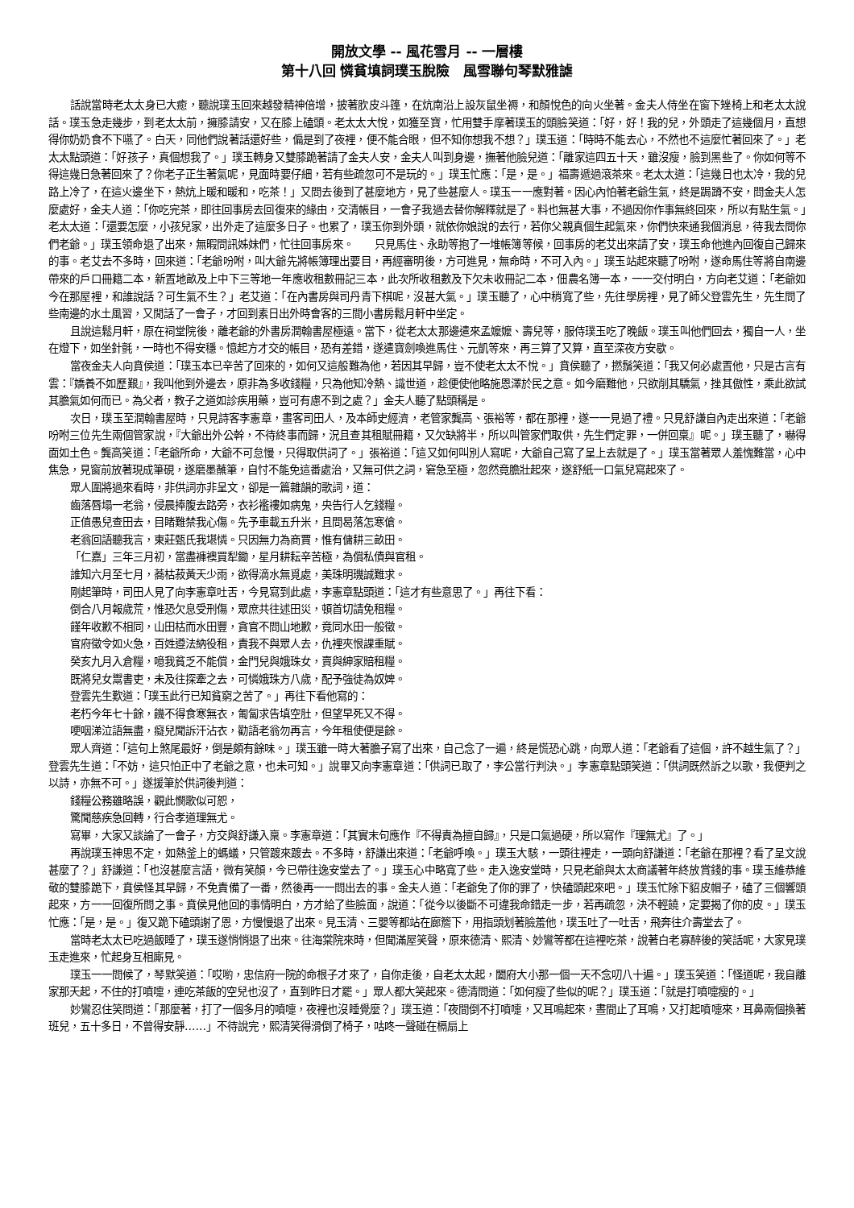開放文學 -- 風花雪月 -- 一層樓
第十八回 憐貧填詞璞玉脫險　風雪聯句琴默雅謔
話說當時老太太身已大癒，聽說璞玉回來越發精神倍增，披著肷皮斗篷，在炕南沿上設灰鼠坐褥，和顏悅色的向火坐著。金夫人侍坐在窗下矬椅上和老太太說話。璞玉急走幾步，到老太太前，擁膝請安，又在膝上磕頭。老太太大悅，如獲至寶，忙用雙手摩著璞玉的頭臉笑道：「好，好！我的兒，外頭走了這幾個月，直想得你奶奶食不下嚥了。白天，同他們說著話還好些，偏是到了夜裡，便不能合眼，但不知你想我不想？」璞玉道：「時時不能去心，不然也不這麼忙著回來了。」老太太點頭道：「好孩子，真個想我了。」璞玉轉身又雙膝跪著請了金夫人安，金夫人叫到身邊，撫著他臉兒道：「離家這四五十天，雖沒瘦，臉到黑些了。你如何等不得這幾日急著回來了？你老子正生著氣呢，見面時要仔細，若有些疏忽可不是玩的。」璞玉忙應：「是，是。」福壽遞過滾茶來。老太太道：「這幾日也太冷，我的兒路上冷了，在這火邊坐下，熱炕上暖和暖和，吃茶！」又問去後到了甚麼地方，見了些甚麼人。璞玉一一應對著。因心內怕著老爺生氣，終是跼蹐不安，問金夫人怎麼處好，金夫人道：「你吃完茶，即往回事房去回復來的緣由，交清帳目，一會子我過去替你解釋就是了。料也無甚大事，不過因你作事無終回來，所以有點生氣。」老太太道：「還要怎麼，小孩兒家，出外走了這麼多日子。也累了，璞玉你到外頭，就依你娘說的去行，若你父親真個生起氣來，你們快來通我個消息，待我去問你們老爺。」璞玉領命退了出來，無暇問訊姊妹們，忙往回事房來。　　只見馬住、永助等抱了一堆帳簿等候，回事房的老艾出來請了安，璞玉命他進內回復自己歸來的事。老艾去不多時，回來道：「老爺吩咐，叫大爺先將帳簿理出要目，再經審明後，方可進見，無命時，不可入內。」璞玉站起來聽了吩咐，遂命馬住等將自南邊帶來的戶口冊籍二本，新置地畝及上中下三等地一年應收租數冊記三本，此次所收租數及下欠未收冊記二本，佃農名簿一本，一一交付明白，方向老艾道：「老爺如今在那屋裡，和誰說話？可生氣不生？」老艾道：「在內書房與司丹青下棋呢，沒甚大氣。」璞玉聽了，心中稍寬了些，先往學房裡，見了師父登雲先生，先生問了些南邊的水土風習，又閒話了一會子，才回到素日出外時會客的三間小書房鬆月軒中坐定。
且說這鬆月軒，原在祠堂院後，離老爺的外書房潤翰書屋極遠。當下，從老太太那邊遣來孟嬤嬤、壽兒等，服侍璞玉吃了晚飯。璞玉叫他們回去，獨自一人，坐在燈下，如坐針氈，一時也不得安穩。憶起方才交的帳目，恐有差錯，遂遣寶劍喚進馬住、元凱等來，再三算了又算，直至深夜方安歇。
當夜金夫人向賁侯道：「璞玉本已辛苦了回來的，如何又這般難為他，若因其早歸，豈不使老太太不悅。」賁侯聽了，撚鬚笑道：「我又何必處置他，只是古言有雲：『嬌養不如歷艱』，我叫他到外邊去，原非為多收錢糧，只為他知冷熱、識世道，趁便使他略施恩澤於民之意。如今磨難他，只欲削其驕氣，挫其傲性，乘此欲試其膽氣如何而已。為父者，教子之道如診疾用藥，豈可有慮不到之處？」金夫人聽了點頭稱是。
次日，璞玉至潤翰書屋時，只見詩客李憲章，畫客司田人，及本師史經濟，老管家龔高、張裕等，都在那裡，遂一一見過了禮。只見舒謙自內走出來道：「老爺吩咐三位先生兩個管家說，『大爺出外公幹，不待終事而歸，況且查其租賦冊籍，又欠缺將半，所以叫管家們取供，先生們定罪，一併回稟』呢。」璞玉聽了，嚇得面如土色。龔高笑道：「老爺所命，大爺不可怠慢，只得取供詞了。」張裕道：「這又如何叫別人寫呢，大爺自己寫了呈上去就是了。」璞玉當著眾人羞愧難當，心中焦急，見窗前放著現成筆硯，遂磨墨蘸筆，自忖不能免這番處治，又無可供之詞，窘急至極，忽然竟膽壯起來，遂舒紙一口氣兒寫起來了。
眾人圍將過來看時，非供詞亦非呈文，卻是一篇雜韻的歌詞，道：
齒落唇塌一老翁，侵晨捧腹去路旁，衣衫襤褸如病鬼，央告行人乞錢糧。
正值愚兒查田去，目睹難禁我心傷。先予車載五升米，且問曷落怎寒傖。
老翁回語聽我言，東莊甄氏我堪憐。只因無力為商賈，惟有傭耕三畝田。
「仁嘉」三年三月初，當盡褲襖買犁鋤，星月耕耘辛苦極，為償私債與官租。
誰知六月至七月，蕎枯菽黃天少雨，欲得滴水無覓處，美珠明璣誠難求。
剛起筆時，司田人見了向李憲章吐舌，今見寫到此處，李憲章點頭道：「這才有些意思了。」再往下看：
倒合八月報歲荒，惟恐欠息受刑傷，眾庶共往述田災，頓首切請免租糧。
饉年收歉不相同，山田枯而水田豐，貪官不問山地歉，竟同水田一般徵。
官府徵令如火急，百姓遵法納役租，責我不與眾人去，仇裡夾恨課重賦。
癸亥九月入倉糧，噫我貧乏不能償，金門兒與娥珠女，賣與紳家賠租糧。
既將兒女鬻書吏，未及往探牽之去，可憐娥珠方八歲，配予強徒為奴婢。
登雲先生歎道：「璞玉此行已知貧窮之苦了。」再往下看他寫的：
老朽今年七十餘，饑不得食寒無衣，匍匐求告填空肚，但望早死又不得。
哽咽涕泣語無盡，癡兒聞訴汗沾衣，勸語老翁勿再言，今年租使便是餘。
眾人齊道：「這句上煞尾最好，倒是頗有餘味。」璞玉雖一時大著膽子寫了出來，自己念了一遍，終是慌恐心跳，向眾人道：「老爺看了這個，許不越生氣了？」登雲先生道：「不妨，這只怕正中了老爺之意，也未可知。」說畢又向李憲章道：「供詞已取了，李公當行判決。」李憲章點頭笑道：「供詞既然訴之以歌，我便判之以詩，亦無不可。」遂援筆於供詞後判道：
錢糧公務雖略誤，觀此憫歌似可恕，
驚聞慈疾急回轉，行合孝道理無尤。
寫畢，大家又談論了一會子，方交與舒謙入稟。李憲章道：「其實末句應作『不得責為擅自歸』，只是口氣過硬，所以寫作『理無尤』了。」
再說璞玉神思不定，如熱釜上的螞蟻，只管踱來踱去。不多時，舒謙出來道：「老爺呼喚。」璞玉大駭，一頭往裡走，一頭向舒謙道：「老爺在那裡？看了呈文說甚麼了？」舒謙道：「也沒甚麼言語，微有笑顏，今已帶往逸安堂去了。」璞玉心中略寬了些。走入逸安堂時，只見老爺與太太商議著年終放賞錢的事。璞玉維恭維敬的雙膝跪下，賁侯怪其早歸，不免責備了一番，然後再一一問出去的事。金夫人道：「老爺免了你的罪了，快磕頭起來吧。」璞玉忙除下貂皮帽子，磕了三個響頭起來，方一一回復所問之事。賁侯見他回的事情明白，方才給了些臉面，說道：「從今以後斷不可違我命錯走一步，若再疏忽，決不輕饒，定要揭了你的皮。」璞玉忙應：「是，是。」復又跪下磕頭謝了恩，方慢慢退了出來。見玉清、三嬰等都站在廊簷下，用指頭划著臉羞他，璞玉吐了一吐舌，飛奔往介壽堂去了。
當時老太太已吃過飯睡了，璞玉遂悄悄退了出來。往海棠院來時，但聞滿屋笑聲，原來德清、熙清、妙鸞等都在這裡吃茶，說著白老寡醉後的笑話呢，大家見璞玉走進來，忙起身互相廝見。
璞玉一一問候了，琴默笑道：「哎喲，忠信府一院的命根子才來了，自你走後，自老太太起，闔府大小那一個一天不念叨八十遍。」璞玉笑道：「怪道呢，我自離家那天起，不住的打噴嚏，連吃茶飯的空兒也沒了，直到昨日才罷。」眾人都大笑起來。德清問道：「如何瘦了些似的呢？」璞玉道：「就是打噴嚏瘦的。」
妙鸞忍住笑問道：「那麼著，打了一個多月的噴嚏，夜裡也沒睡覺麼？」璞玉道：「夜間倒不打噴嚏，又耳鳴起來，晝間止了耳鳴，又打起噴嚏來，耳鼻兩個換著班兒，五十多日，不曾得安靜……」不待說完，熙清笑得滑倒了椅子，咕咚一聲碰在槅扇上